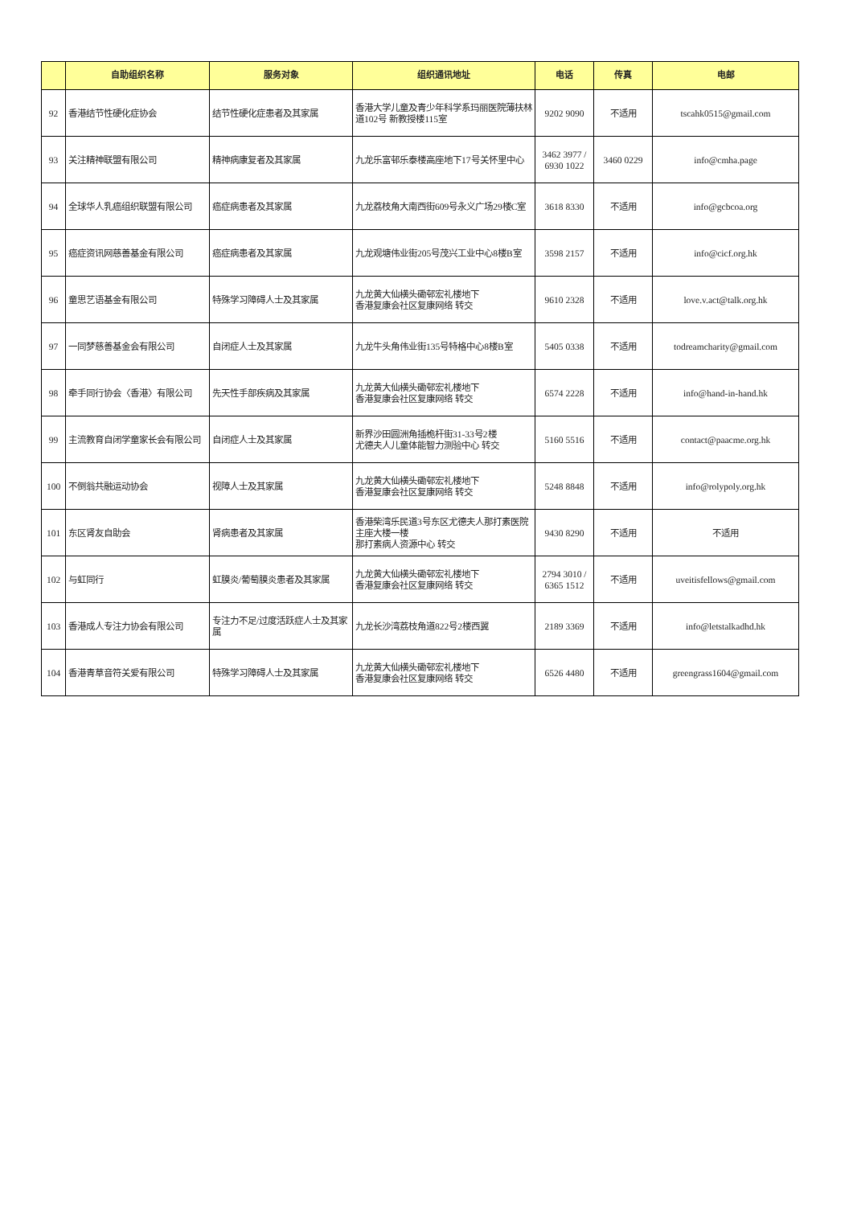| | 自助组织名称 | 服务对象 | 组织通讯地址 | 电话 | 传真 | 电邮 |
| --- | --- | --- | --- | --- | --- | --- |
| 92 | 香港结节性硬化症协会 | 结节性硬化症患者及其家属 | 香港大学儿童及青少年科学系玛丽医院薄扶林道102号 新教授楼115室 | 9202 9090 | 不适用 | tscahk0515@gmail.com |
| 93 | 关注精神联盟有限公司 | 精神病康复者及其家属 | 九龙乐富邨乐泰楼高座地下17号关怀里中心 | 3462 3977 / 6930 1022 | 3460 0229 | info@cmha.page |
| 94 | 全球华人乳癌组织联盟有限公司 | 癌症病患者及其家属 | 九龙荔枝角大南西街609号永义广场29楼C室 | 3618 8330 | 不适用 | info@gcbcoa.org |
| 95 | 癌症资讯网慈善基金有限公司 | 癌症病患者及其家属 | 九龙观塘伟业街205号茂兴工业中心8楼B室 | 3598 2157 | 不适用 | info@cicf.org.hk |
| 96 | 童思艺语基金有限公司 | 特殊学习障碍人士及其家属 | 九龙黄大仙横头磡邨宏礼楼地下 香港复康会社区复康网络 转交 | 9610 2328 | 不适用 | love.v.act@talk.org.hk |
| 97 | 一同梦慈善基金会有限公司 | 自闭症人士及其家属 | 九龙牛头角伟业街135号特格中心8楼B室 | 5405 0338 | 不适用 | todreamcharity@gmail.com |
| 98 | 牵手同行协会〈香港〉有限公司 | 先天性手部疾病及其家属 | 九龙黄大仙横头磡邨宏礼楼地下 香港复康会社区复康网络 转交 | 6574 2228 | 不适用 | info@hand-in-hand.hk |
| 99 | 主流教育自闭学童家长会有限公司 | 自闭症人士及其家属 | 新界沙田圆洲角插桅杆街31-33号2楼 尤德夫人儿童体能智力测验中心 转交 | 5160 5516 | 不适用 | contact@paacme.org.hk |
| 100 | 不倒翁共融运动协会 | 视障人士及其家属 | 九龙黄大仙横头磡邨宏礼楼地下 香港复康会社区复康网络 转交 | 5248 8848 | 不适用 | info@rolypoly.org.hk |
| 101 | 东区肾友自助会 | 肾病患者及其家属 | 香港柴湾乐民道3号东区尤德夫人那打素医院主座大楼一楼 那打素病人资源中心 转交 | 9430 8290 | 不适用 | 不适用 |
| 102 | 与虹同行 | 虹膜炎/葡萄膜炎患者及其家属 | 九龙黄大仙横头磡邨宏礼楼地下 香港复康会社区复康网络 转交 | 2794 3010 / 6365 1512 | 不适用 | uveitisfellows@gmail.com |
| 103 | 香港成人专注力协会有限公司 | 专注力不足/过度活跃症人士及其家属 | 九龙长沙湾荔枝角道822号2楼西翼 | 2189 3369 | 不适用 | info@letstalkadhd.hk |
| 104 | 香港青草音符关爱有限公司 | 特殊学习障碍人士及其家属 | 九龙黄大仙横头磡邨宏礼楼地下 香港复康会社区复康网络 转交 | 6526 4480 | 不适用 | greengrass1604@gmail.com |